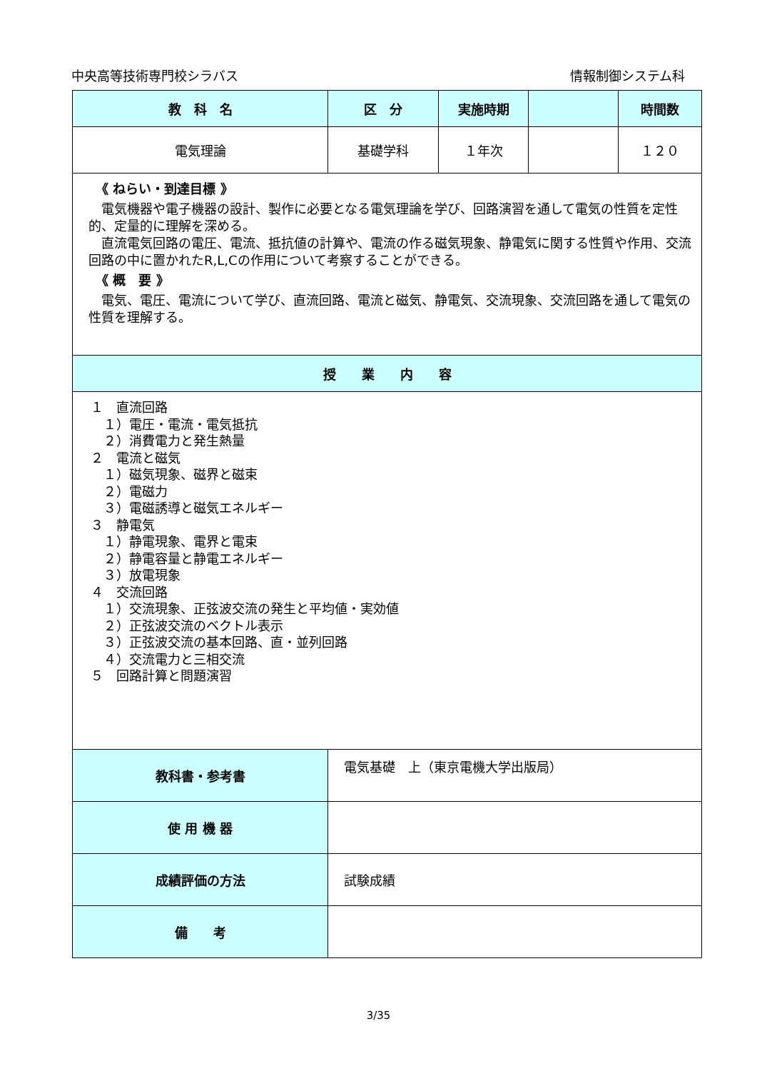中央高等技術専門校シラバス 情報制御システム科
| 教 科 名 | 区 分 | 実施時期 | | 時間数 |
| --- | --- | --- | --- | --- |
| 電気理論 | 基礎学科 | １年次 | | １２０ |
| 《 ねらい・到達目標 》 電気機器や電子機器の設計、製作に必要となる電気理論を学び、回路演習を通して電気の性質を定性的、定量的に理解を深める。 直流電気回路の電圧、電流、抵抗値の計算や、電流の作る磁気現象、静電気に関する性質や作用、交流回路の中に置かれたR,L,Cの作用について考察することができる。 《 概 要 》 電気、電圧、電流について学び、直流回路、電流と磁気、静電気、交流現象、交流回路を通して電気の性質を理解する。 | | | | |
| 授 業 内 容 | | | | |
| １ 直流回路 １）電圧・電流・電気抵抗 ２）消費電力と発生熱量 ２ 電流と磁気 １）磁気現象、磁界と磁束 ２）電磁力 ３）電磁誘導と磁気エネルギー ３ 静電気 １）静電現象、電界と電束 ２）静電容量と静電エネルギー ３）放電現象 ４ 交流回路 １）交流現象、正弦波交流の発生と平均値・実効値 ２）正弦波交流のベクトル表示 ３）正弦波交流の基本回路、直・並列回路 ４）交流電力と三相交流 ５ 回路計算と問題演習 | | | | |
| 教科書・参考書 | 電気基礎 上（東京電機大学出版局） | | | |
| 使 用 機 器 | | | | |
| 成績評価の方法 | 試験成績 | | | |
| 備 考 | | | | |
3/35